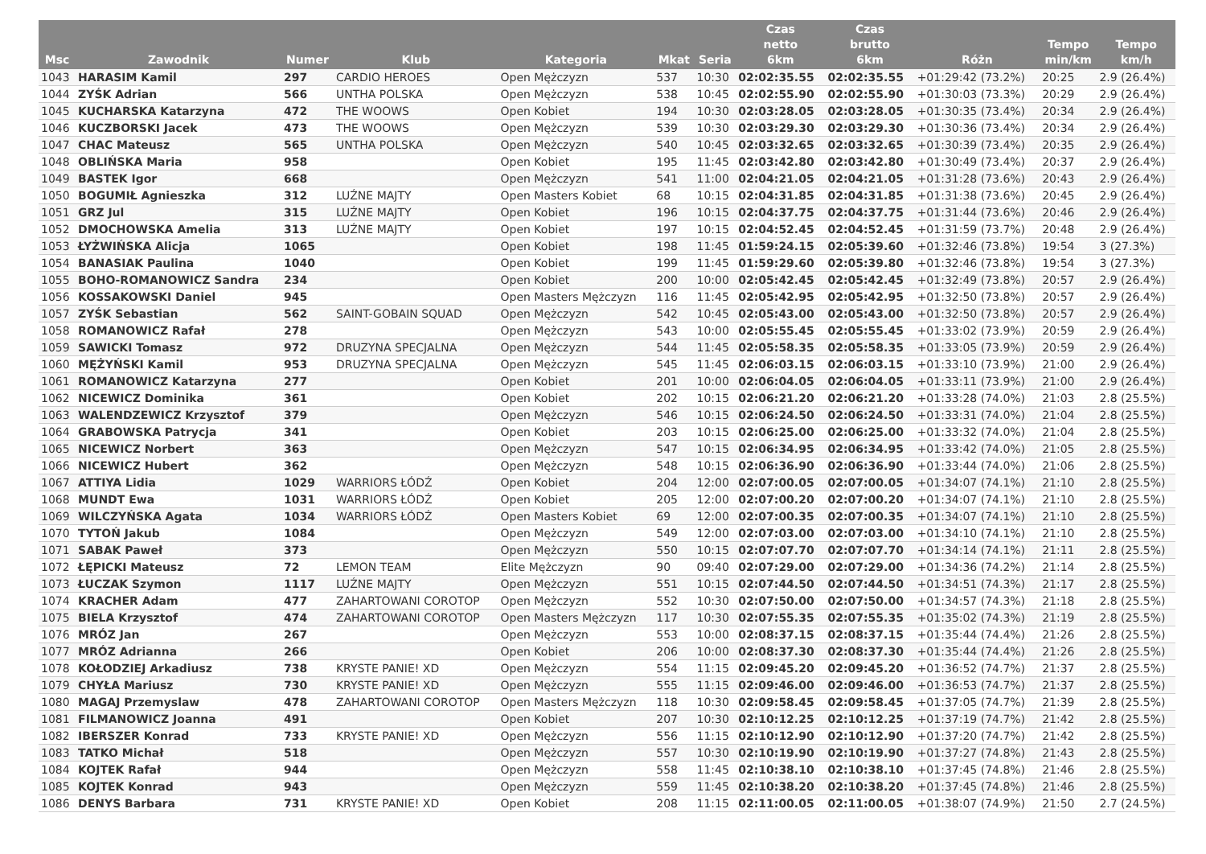| Msc | Zawodnik | Numer | Klub | Kategoria | Mkat | Seria | Czas netto 6km | Czas brutto 6km | Różn | Tempo min/km | Tempo km/h |
| --- | --- | --- | --- | --- | --- | --- | --- | --- | --- | --- | --- |
| 1043 | HARASIM Kamil | 297 | CARDIO HEROES | Open Mężczyzn | 537 | 10:30 | 02:02:35.55 | 02:02:35.55 | +01:29:42 (73.2%) | 20:25 | 2.9 (26.4%) |
| 1044 | ZYŚK Adrian | 566 | UNTHA POLSKA | Open Mężczyzn | 538 | 10:45 | 02:02:55.90 | 02:02:55.90 | +01:30:03 (73.3%) | 20:29 | 2.9 (26.4%) |
| 1045 | KUCHARSKA Katarzyna | 472 | THE WOOWS | Open Kobiet | 194 | 10:30 | 02:03:28.05 | 02:03:28.05 | +01:30:35 (73.4%) | 20:34 | 2.9 (26.4%) |
| 1046 | KUCZBORSKI Jacek | 473 | THE WOOWS | Open Mężczyzn | 539 | 10:30 | 02:03:29.30 | 02:03:29.30 | +01:30:36 (73.4%) | 20:34 | 2.9 (26.4%) |
| 1047 | CHAC Mateusz | 565 | UNTHA POLSKA | Open Mężczyzn | 540 | 10:45 | 02:03:32.65 | 02:03:32.65 | +01:30:39 (73.4%) | 20:35 | 2.9 (26.4%) |
| 1048 | OBLIŃSKA Maria | 958 | | Open Kobiet | 195 | 11:45 | 02:03:42.80 | 02:03:42.80 | +01:30:49 (73.4%) | 20:37 | 2.9 (26.4%) |
| 1049 | BASTEK Igor | 668 | | Open Mężczyzn | 541 | 11:00 | 02:04:21.05 | 02:04:21.05 | +01:31:28 (73.6%) | 20:43 | 2.9 (26.4%) |
| 1050 | BOGUMIŁ Agnieszka | 312 | LUŹNE MAJTY | Open Masters Kobiet | 68 | 10:15 | 02:04:31.85 | 02:04:31.85 | +01:31:38 (73.6%) | 20:45 | 2.9 (26.4%) |
| 1051 | GRZ Jul | 315 | LUŹNE MAJTY | Open Kobiet | 196 | 10:15 | 02:04:37.75 | 02:04:37.75 | +01:31:44 (73.6%) | 20:46 | 2.9 (26.4%) |
| 1052 | DMOCHOWSKA Amelia | 313 | LUŹNE MAJTY | Open Kobiet | 197 | 10:15 | 02:04:52.45 | 02:04:52.45 | +01:31:59 (73.7%) | 20:48 | 2.9 (26.4%) |
| 1053 | ŁYŻWIŃSKA Alicja | 1065 | | Open Kobiet | 198 | 11:45 | 01:59:24.15 | 02:05:39.60 | +01:32:46 (73.8%) | 19:54 | 3 (27.3%) |
| 1054 | BANASIAK Paulina | 1040 | | Open Kobiet | 199 | 11:45 | 01:59:29.60 | 02:05:39.80 | +01:32:46 (73.8%) | 19:54 | 3 (27.3%) |
| 1055 | BOHO-ROMANOWICZ Sandra | 234 | | Open Kobiet | 200 | 10:00 | 02:05:42.45 | 02:05:42.45 | +01:32:49 (73.8%) | 20:57 | 2.9 (26.4%) |
| 1056 | KOSSAKOWSKI Daniel | 945 | | Open Masters Mężczyzn | 116 | 11:45 | 02:05:42.95 | 02:05:42.95 | +01:32:50 (73.8%) | 20:57 | 2.9 (26.4%) |
| 1057 | ZYŚK Sebastian | 562 | SAINT-GOBAIN SQUAD | Open Mężczyzn | 542 | 10:45 | 02:05:43.00 | 02:05:43.00 | +01:32:50 (73.8%) | 20:57 | 2.9 (26.4%) |
| 1058 | ROMANOWICZ Rafał | 278 | | Open Mężczyzn | 543 | 10:00 | 02:05:55.45 | 02:05:55.45 | +01:33:02 (73.9%) | 20:59 | 2.9 (26.4%) |
| 1059 | SAWICKI Tomasz | 972 | DRUZYNA SPECJALNA | Open Mężczyzn | 544 | 11:45 | 02:05:58.35 | 02:05:58.35 | +01:33:05 (73.9%) | 20:59 | 2.9 (26.4%) |
| 1060 | MĘŻYŃSKI Kamil | 953 | DRUZYNA SPECJALNA | Open Mężczyzn | 545 | 11:45 | 02:06:03.15 | 02:06:03.15 | +01:33:10 (73.9%) | 21:00 | 2.9 (26.4%) |
| 1061 | ROMANOWICZ Katarzyna | 277 | | Open Kobiet | 201 | 10:00 | 02:06:04.05 | 02:06:04.05 | +01:33:11 (73.9%) | 21:00 | 2.9 (26.4%) |
| 1062 | NICEWICZ Dominika | 361 | | Open Kobiet | 202 | 10:15 | 02:06:21.20 | 02:06:21.20 | +01:33:28 (74.0%) | 21:03 | 2.8 (25.5%) |
| 1063 | WALENDZEWICZ Krzysztof | 379 | | Open Mężczyzn | 546 | 10:15 | 02:06:24.50 | 02:06:24.50 | +01:33:31 (74.0%) | 21:04 | 2.8 (25.5%) |
| 1064 | GRABOWSKA Patrycja | 341 | | Open Kobiet | 203 | 10:15 | 02:06:25.00 | 02:06:25.00 | +01:33:32 (74.0%) | 21:04 | 2.8 (25.5%) |
| 1065 | NICEWICZ Norbert | 363 | | Open Mężczyzn | 547 | 10:15 | 02:06:34.95 | 02:06:34.95 | +01:33:42 (74.0%) | 21:05 | 2.8 (25.5%) |
| 1066 | NICEWICZ Hubert | 362 | | Open Mężczyzn | 548 | 10:15 | 02:06:36.90 | 02:06:36.90 | +01:33:44 (74.0%) | 21:06 | 2.8 (25.5%) |
| 1067 | ATTIYA Lidia | 1029 | WARRIORS ŁÓDŹ | Open Kobiet | 204 | 12:00 | 02:07:00.05 | 02:07:00.05 | +01:34:07 (74.1%) | 21:10 | 2.8 (25.5%) |
| 1068 | MUNDT Ewa | 1031 | WARRIORS ŁÓDŹ | Open Kobiet | 205 | 12:00 | 02:07:00.20 | 02:07:00.20 | +01:34:07 (74.1%) | 21:10 | 2.8 (25.5%) |
| 1069 | WILCZYŃSKA Agata | 1034 | WARRIORS ŁÓDŹ | Open Masters Kobiet | 69 | 12:00 | 02:07:00.35 | 02:07:00.35 | +01:34:07 (74.1%) | 21:10 | 2.8 (25.5%) |
| 1070 | TYTOŃ Jakub | 1084 | | Open Mężczyzn | 549 | 12:00 | 02:07:03.00 | 02:07:03.00 | +01:34:10 (74.1%) | 21:10 | 2.8 (25.5%) |
| 1071 | SABAK Paweł | 373 | | Open Mężczyzn | 550 | 10:15 | 02:07:07.70 | 02:07:07.70 | +01:34:14 (74.1%) | 21:11 | 2.8 (25.5%) |
| 1072 | ŁĘPICKI Mateusz | 72 | LEMON TEAM | Elite Mężczyzn | 90 | 09:40 | 02:07:29.00 | 02:07:29.00 | +01:34:36 (74.2%) | 21:14 | 2.8 (25.5%) |
| 1073 | ŁUCZAK Szymon | 1117 | LUŹNE MAJTY | Open Mężczyzn | 551 | 10:15 | 02:07:44.50 | 02:07:44.50 | +01:34:51 (74.3%) | 21:17 | 2.8 (25.5%) |
| 1074 | KRACHER Adam | 477 | ZAHARTOWANI COROTOP | Open Mężczyzn | 552 | 10:30 | 02:07:50.00 | 02:07:50.00 | +01:34:57 (74.3%) | 21:18 | 2.8 (25.5%) |
| 1075 | BIELA Krzysztof | 474 | ZAHARTOWANI COROTOP | Open Masters Mężczyzn | 117 | 10:30 | 02:07:55.35 | 02:07:55.35 | +01:35:02 (74.3%) | 21:19 | 2.8 (25.5%) |
| 1076 | MRÓZ Jan | 267 | | Open Mężczyzn | 553 | 10:00 | 02:08:37.15 | 02:08:37.15 | +01:35:44 (74.4%) | 21:26 | 2.8 (25.5%) |
| 1077 | MRÓZ Adrianna | 266 | | Open Kobiet | 206 | 10:00 | 02:08:37.30 | 02:08:37.30 | +01:35:44 (74.4%) | 21:26 | 2.8 (25.5%) |
| 1078 | KOŁODZIEJ Arkadiusz | 738 | KRYSTE PANIE! XD | Open Mężczyzn | 554 | 11:15 | 02:09:45.20 | 02:09:45.20 | +01:36:52 (74.7%) | 21:37 | 2.8 (25.5%) |
| 1079 | CHYŁA Mariusz | 730 | KRYSTE PANIE! XD | Open Mężczyzn | 555 | 11:15 | 02:09:46.00 | 02:09:46.00 | +01:36:53 (74.7%) | 21:37 | 2.8 (25.5%) |
| 1080 | MAGAJ Przemyslaw | 478 | ZAHARTOWANI COROTOP | Open Masters Mężczyzn | 118 | 10:30 | 02:09:58.45 | 02:09:58.45 | +01:37:05 (74.7%) | 21:39 | 2.8 (25.5%) |
| 1081 | FILMANOWICZ Joanna | 491 | | Open Kobiet | 207 | 10:30 | 02:10:12.25 | 02:10:12.25 | +01:37:19 (74.7%) | 21:42 | 2.8 (25.5%) |
| 1082 | IBERSZER Konrad | 733 | KRYSTE PANIE! XD | Open Mężczyzn | 556 | 11:15 | 02:10:12.90 | 02:10:12.90 | +01:37:20 (74.7%) | 21:42 | 2.8 (25.5%) |
| 1083 | TATKO Michał | 518 | | Open Mężczyzn | 557 | 10:30 | 02:10:19.90 | 02:10:19.90 | +01:37:27 (74.8%) | 21:43 | 2.8 (25.5%) |
| 1084 | KOJTEK Rafał | 944 | | Open Mężczyzn | 558 | 11:45 | 02:10:38.10 | 02:10:38.10 | +01:37:45 (74.8%) | 21:46 | 2.8 (25.5%) |
| 1085 | KOJTEK Konrad | 943 | | Open Mężczyzn | 559 | 11:45 | 02:10:38.20 | 02:10:38.20 | +01:37:45 (74.8%) | 21:46 | 2.8 (25.5%) |
| 1086 | DENYS Barbara | 731 | KRYSTE PANIE! XD | Open Kobiet | 208 | 11:15 | 02:11:00.05 | 02:11:00.05 | +01:38:07 (74.9%) | 21:50 | 2.7 (24.5%) |